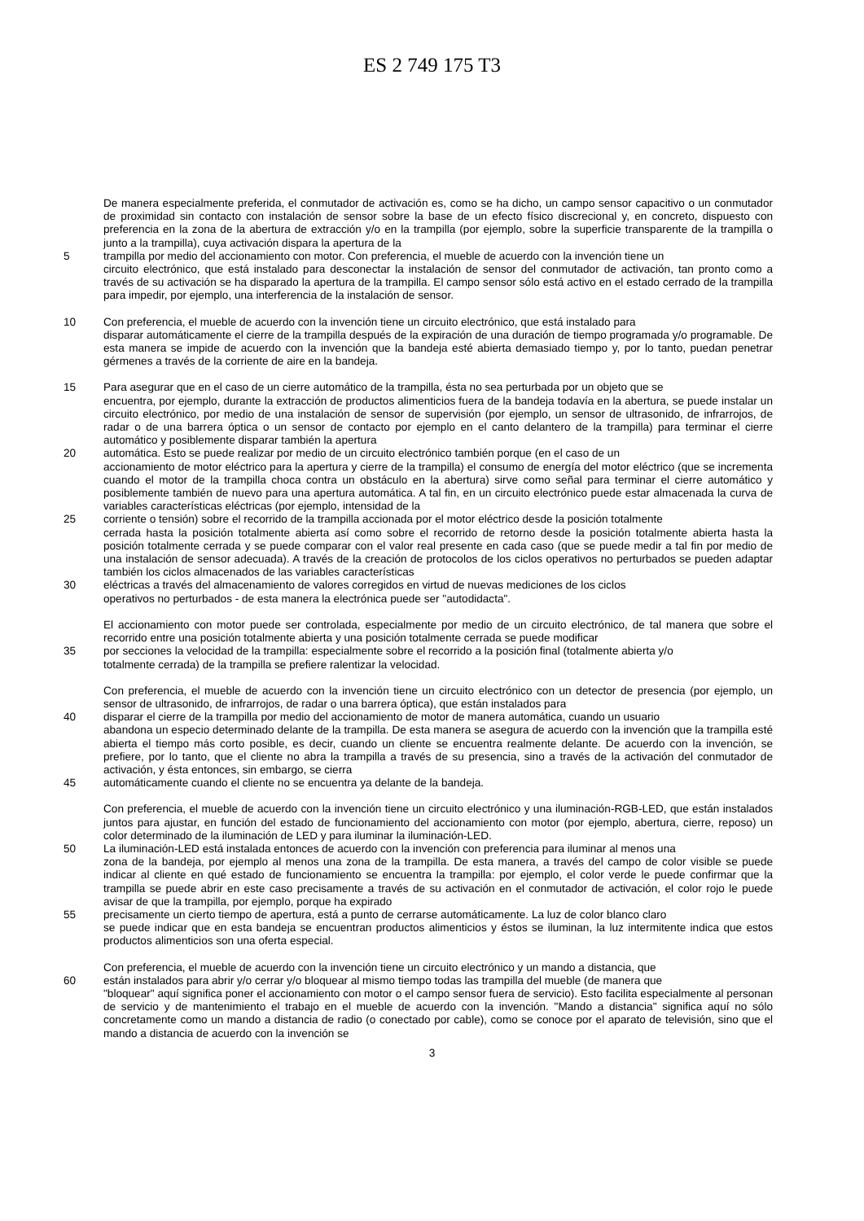ES 2 749 175 T3
De manera especialmente preferida, el conmutador de activación es, como se ha dicho, un campo sensor capacitivo o un conmutador de proximidad sin contacto con instalación de sensor sobre la base de un efecto físico discrecional y, en concreto, dispuesto con preferencia en la zona de la abertura de extracción y/o en la trampilla (por ejemplo, sobre la superficie transparente de la trampilla o junto a la trampilla), cuya activación dispara la apertura de la
5 trampilla por medio del accionamiento con motor. Con preferencia, el mueble de acuerdo con la invención tiene un
circuito electrónico, que está instalado para desconectar la instalación de sensor del conmutador de activación, tan pronto como a través de su activación se ha disparado la apertura de la trampilla. El campo sensor sólo está activo en el estado cerrado de la trampilla para impedir, por ejemplo, una interferencia de la instalación de sensor.
10 Con preferencia, el mueble de acuerdo con la invención tiene un circuito electrónico, que está instalado para
disparar automáticamente el cierre de la trampilla después de la expiración de una duración de tiempo programada y/o programable. De esta manera se impide de acuerdo con la invención que la bandeja esté abierta demasiado tiempo y, por lo tanto, puedan penetrar gérmenes a través de la corriente de aire en la bandeja.
15 Para asegurar que en el caso de un cierre automático de la trampilla, ésta no sea perturbada por un objeto que se
encuentra, por ejemplo, durante la extracción de productos alimenticios fuera de la bandeja todavía en la abertura, se puede instalar un circuito electrónico, por medio de una instalación de sensor de supervisión (por ejemplo, un sensor de ultrasonido, de infrarrojos, de radar o de una barrera óptica o un sensor de contacto por ejemplo en el canto delantero de la trampilla) para terminar el cierre automático y posiblemente disparar también la apertura
20 automática. Esto se puede realizar por medio de un circuito electrónico también porque (en el caso de un
accionamiento de motor eléctrico para la apertura y cierre de la trampilla) el consumo de energía del motor eléctrico (que se incrementa cuando el motor de la trampilla choca contra un obstáculo en la abertura) sirve como señal para terminar el cierre automático y posiblemente también de nuevo para una apertura automática. A tal fin, en un circuito electrónico puede estar almacenada la curva de variables características eléctricas (por ejemplo, intensidad de la
25 corriente o tensión) sobre el recorrido de la trampilla accionada por el motor eléctrico desde la posición totalmente
cerrada hasta la posición totalmente abierta así como sobre el recorrido de retorno desde la posición totalmente abierta hasta la posición totalmente cerrada y se puede comparar con el valor real presente en cada caso (que se puede medir a tal fin por medio de una instalación de sensor adecuada). A través de la creación de protocolos de los ciclos operativos no perturbados se pueden adaptar también los ciclos almacenados de las variables características
30 eléctricas a través del almacenamiento de valores corregidos en virtud de nuevas mediciones de los ciclos
operativos no perturbados - de esta manera la electrónica puede ser "autodidacta".
El accionamiento con motor puede ser controlada, especialmente por medio de un circuito electrónico, de tal manera que sobre el recorrido entre una posición totalmente abierta y una posición totalmente cerrada se puede modificar
35 por secciones la velocidad de la trampilla: especialmente sobre el recorrido a la posición final (totalmente abierta y/o
totalmente cerrada) de la trampilla se prefiere ralentizar la velocidad.
Con preferencia, el mueble de acuerdo con la invención tiene un circuito electrónico con un detector de presencia (por ejemplo, un sensor de ultrasonido, de infrarrojos, de radar o una barrera óptica), que están instalados para
40 disparar el cierre de la trampilla por medio del accionamiento de motor de manera automática, cuando un usuario
abandona un especio determinado delante de la trampilla. De esta manera se asegura de acuerdo con la invención que la trampilla esté abierta el tiempo más corto posible, es decir, cuando un cliente se encuentra realmente delante. De acuerdo con la invención, se prefiere, por lo tanto, que el cliente no abra la trampilla a través de su presencia, sino a través de la activación del conmutador de activación, y ésta entonces, sin embargo, se cierra
45 automáticamente cuando el cliente no se encuentra ya delante de la bandeja.
Con preferencia, el mueble de acuerdo con la invención tiene un circuito electrónico y una iluminación-RGB-LED, que están instalados juntos para ajustar, en función del estado de funcionamiento del accionamiento con motor (por ejemplo, abertura, cierre, reposo) un color determinado de la iluminación de LED y para iluminar la iluminación-LED.
50 La iluminación-LED está instalada entonces de acuerdo con la invención con preferencia para iluminar al menos una
zona de la bandeja, por ejemplo al menos una zona de la trampilla. De esta manera, a través del campo de color visible se puede indicar al cliente en qué estado de funcionamiento se encuentra la trampilla: por ejemplo, el color verde le puede confirmar que la trampilla se puede abrir en este caso precisamente a través de su activación en el conmutador de activación, el color rojo le puede avisar de que la trampilla, por ejemplo, porque ha expirado
55 precisamente un cierto tiempo de apertura, está a punto de cerrarse automáticamente. La luz de color blanco claro
se puede indicar que en esta bandeja se encuentran productos alimenticios y éstos se iluminan, la luz intermitente indica que estos productos alimenticios son una oferta especial.
Con preferencia, el mueble de acuerdo con la invención tiene un circuito electrónico y un mando a distancia, que
60 están instalados para abrir y/o cerrar y/o bloquear al mismo tiempo todas las trampilla del mueble (de manera que
"bloquear" aquí significa poner el accionamiento con motor o el campo sensor fuera de servicio). Esto facilita especialmente al personan de servicio y de mantenimiento el trabajo en el mueble de acuerdo con la invención. "Mando a distancia" significa aquí no sólo concretamente como un mando a distancia de radio (o conectado por cable), como se conoce por el aparato de televisión, sino que el mando a distancia de acuerdo con la invención se
3